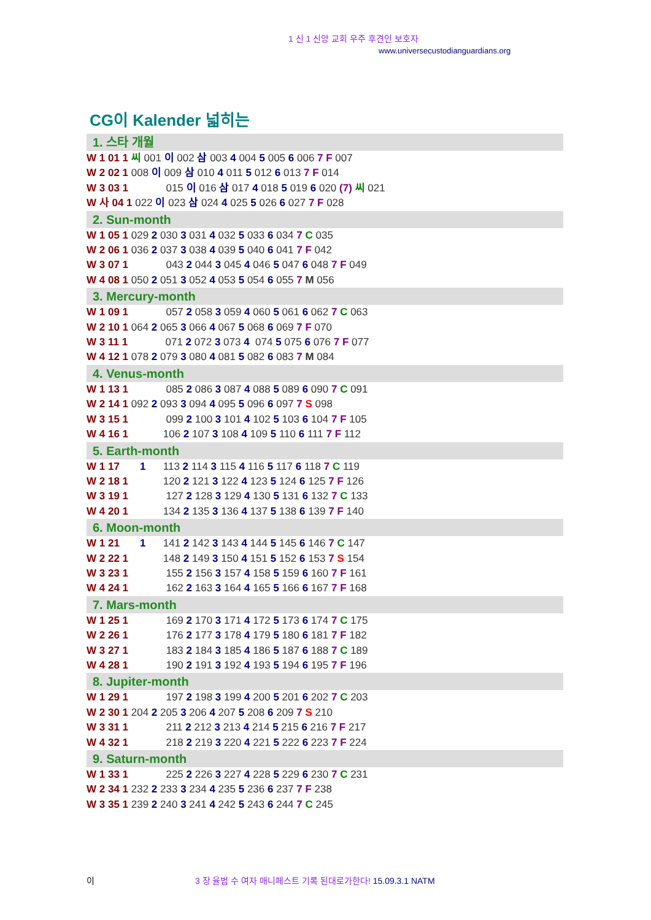1 신 1 신앙 교회 우주 후견인 보호자
www.universecustodianguardians.org
CG이 Kalender 넓히는
1. 스타 개월
W 1 01 1 씨 001 이 002 삼 003 4 004 5 005 6 006 7 F 007
W 2 02 1 008 이 009 삼 010 4 011 5 012 6 013 7 F 014
W 3 03 1 015 이 016 삼 017 4 018 5 019 6 020 (7) 씨 021
W 사 04 1 022 이 023 삼 024 4 025 5 026 6 027 7 F 028
2. Sun-month
W 1 05 1 029 2 030 3 031 4 032 5 033 6 034 7 C 035
W 2 06 1 036 2 037 3 038 4 039 5 040 6 041 7 F 042
W 3 07 1 043 2 044 3 045 4 046 5 047 6 048 7 F 049
W 4 08 1 050 2 051 3 052 4 053 5 054 6 055 7 M 056
3. Mercury-month
W 1 09 1 057 2 058 3 059 4 060 5 061 6 062 7 C 063
W 2 10 1 064 2 065 3 066 4 067 5 068 6 069 7 F 070
W 3 11 1 071 2 072 3 073 4 074 5 075 6 076 7 F 077
W 4 12 1 078 2 079 3 080 4 081 5 082 6 083 7 M 084
4. Venus-month
W 1 13 1 085 2 086 3 087 4 088 5 089 6 090 7 C 091
W 2 14 1 092 2 093 3 094 4 095 5 096 6 097 7 S 098
W 3 15 1 099 2 100 3 101 4 102 5 103 6 104 7 F 105
W 4 16 1 106 2 107 3 108 4 109 5 110 6 111 7 F 112
5. Earth-month
W 1 17 1 113 2 114 3 115 4 116 5 117 6 118 7 C 119
W 2 18 1 120 2 121 3 122 4 123 5 124 6 125 7 F 126
W 3 19 1 127 2 128 3 129 4 130 5 131 6 132 7 C 133
W 4 20 1 134 2 135 3 136 4 137 5 138 6 139 7 F 140
6. Moon-month
W 1 21 1 141 2 142 3 143 4 144 5 145 6 146 7 C 147
W 2 22 1 148 2 149 3 150 4 151 5 152 6 153 7 S 154
W 3 23 1 155 2 156 3 157 4 158 5 159 6 160 7 F 161
W 4 24 1 162 2 163 3 164 4 165 5 166 6 167 7 F 168
7. Mars-month
W 1 25 1 169 2 170 3 171 4 172 5 173 6 174 7 C 175
W 2 26 1 176 2 177 3 178 4 179 5 180 6 181 7 F 182
W 3 27 1 183 2 184 3 185 4 186 5 187 6 188 7 C 189
W 4 28 1 190 2 191 3 192 4 193 5 194 6 195 7 F 196
8. Jupiter-month
W 1 29 1 197 2 198 3 199 4 200 5 201 6 202 7 C 203
W 2 30 1 204 2 205 3 206 4 207 5 208 6 209 7 S 210
W 3 31 1 211 2 212 3 213 4 214 5 215 6 216 7 F 217
W 4 32 1 218 2 219 3 220 4 221 5 222 6 223 7 F 224
9. Saturn-month
W 1 33 1 225 2 226 3 227 4 228 5 229 6 230 7 C 231
W 2 34 1 232 2 233 3 234 4 235 5 236 6 237 7 F 238
W 3 35 1 239 2 240 3 241 4 242 5 243 6 244 7 C 245
이 3 장 율법 수 여자 매니페스트 기록 된대로가한다! 15.09.3.1 NATM